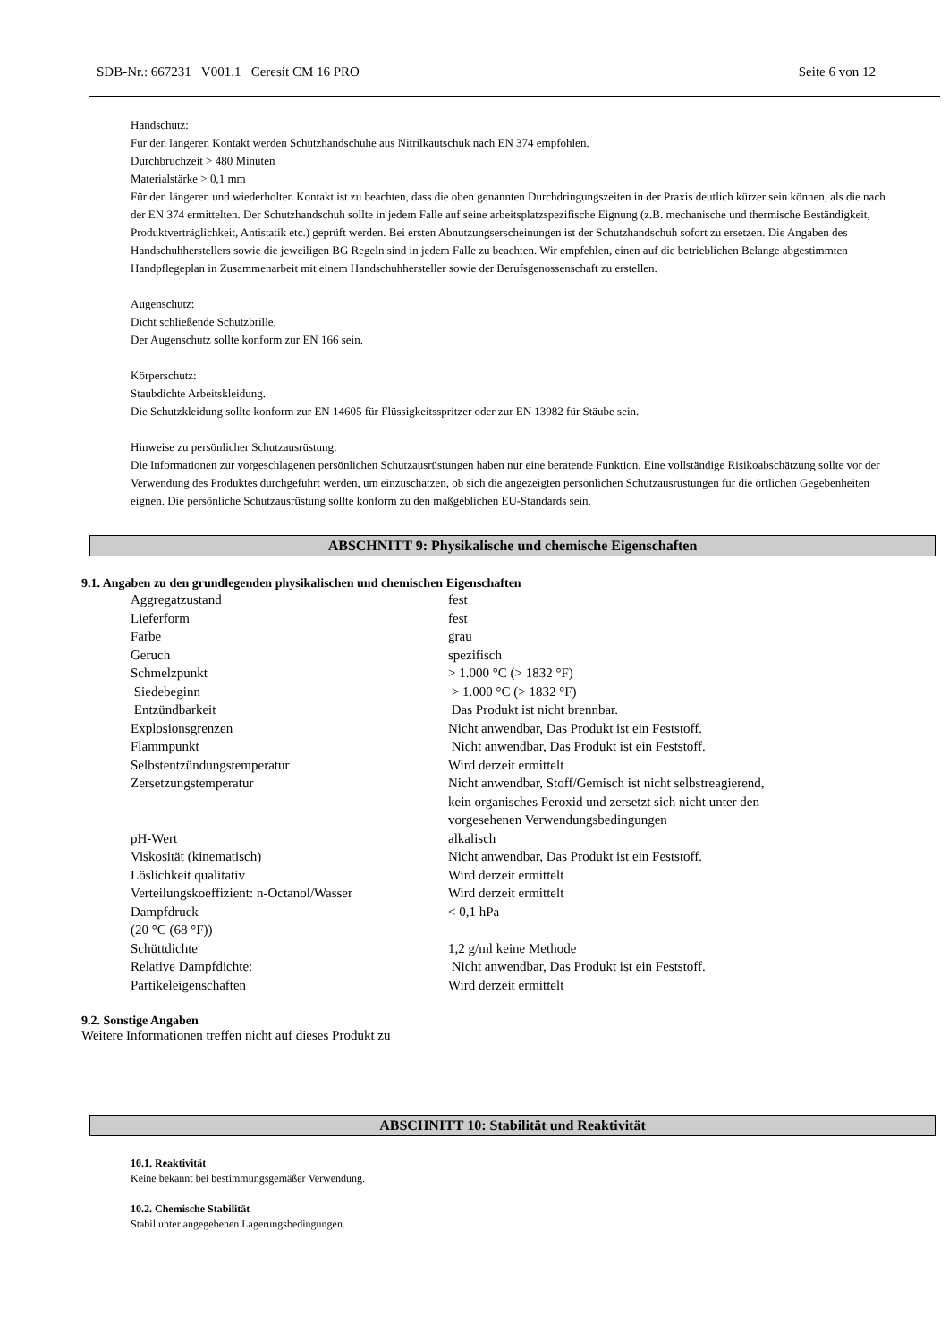SDB-Nr.: 667231 V001.1 Ceresit CM 16 PRO Seite 6 von 12
Handschutz:
Für den längeren Kontakt werden Schutzhandschuhe aus Nitrilkautschuk nach EN 374 empfohlen.
Durchbruchzeit > 480 Minuten
Materialstärke > 0,1 mm
Für den längeren und wiederholten Kontakt ist zu beachten, dass die oben genannten Durchdringungszeiten in der Praxis deutlich kürzer sein können, als die nach der EN 374 ermittelten. Der Schutzhandschuh sollte in jedem Falle auf seine arbeitsplatzspezifische Eignung (z.B. mechanische und thermische Beständigkeit, Produktverträglichkeit, Antistatik etc.) geprüft werden. Bei ersten Abnutzungserscheinungen ist der Schutzhandschuh sofort zu ersetzen. Die Angaben des Handschuhherstellers sowie die jeweiligen BG Regeln sind in jedem Falle zu beachten. Wir empfehlen, einen auf die betrieblichen Belange abgestimmten Handpflegeplan in Zusammenarbeit mit einem Handschuhhersteller sowie der Berufsgenossenschaft zu erstellen.
Augenschutz:
Dicht schließende Schutzbrille.
Der Augenschutz sollte konform zur EN 166 sein.
Körperschutz:
Staubdichte Arbeitskleidung.
Die Schutzkleidung sollte konform zur EN 14605 für Flüssigkeitsspritzer oder zur EN 13982 für Stäube sein.
Hinweise zu persönlicher Schutzausrüstung:
Die Informationen zur vorgeschlagenen persönlichen Schutzausrüstungen haben nur eine beratende Funktion. Eine vollständige Risikoabschätzung sollte vor der Verwendung des Produktes durchgeführt werden, um einzuschätzen, ob sich die angezeigten persönlichen Schutzausrüstungen für die örtlichen Gegebenheiten eignen. Die persönliche Schutzausrüstung sollte konform zu den maßgeblichen EU-Standards sein.
ABSCHNITT 9: Physikalische und chemische Eigenschaften
9.1. Angaben zu den grundlegenden physikalischen und chemischen Eigenschaften
| Aggregatzustand | fest |
| Lieferform | fest |
| Farbe | grau |
| Geruch | spezifisch |
| Schmelzpunkt | > 1.000 °C (> 1832 °F) |
| Siedebeginn | > 1.000 °C (> 1832 °F) |
| Entzündbarkeit | Das Produkt ist nicht brennbar. |
| Explosionsgrenzen | Nicht anwendbar, Das Produkt ist ein Feststoff. |
| Flammpunkt | Nicht anwendbar, Das Produkt ist ein Feststoff. |
| Selbstentzündungstemperatur | Wird derzeit ermittelt |
| Zersetzungstemperatur | Nicht anwendbar, Stoff/Gemisch ist nicht selbstreagierend, kein organisches Peroxid und zersetzt sich nicht unter den vorgesehenen Verwendungsbedingungen |
| pH-Wert | alkalisch |
| Viskosität (kinematisch) | Nicht anwendbar, Das Produkt ist ein Feststoff. |
| Löslichkeit qualitativ | Wird derzeit ermittelt |
| Verteilungskoeffizient: n-Octanol/Wasser | Wird derzeit ermittelt |
| Dampfdruck (20 °C (68 °F)) | < 0,1 hPa |
| Schüttdichte | 1,2 g/ml keine Methode |
| Relative Dampfdichte: | Nicht anwendbar, Das Produkt ist ein Feststoff. |
| Partikeleigenschaften | Wird derzeit ermittelt |
9.2. Sonstige Angaben
Weitere Informationen treffen nicht auf dieses Produkt zu
ABSCHNITT 10: Stabilität und Reaktivität
10.1. Reaktivität
Keine bekannt bei bestimmungsgemäßer Verwendung.
10.2. Chemische Stabilität
Stabil unter angegebenen Lagerungsbedingungen.